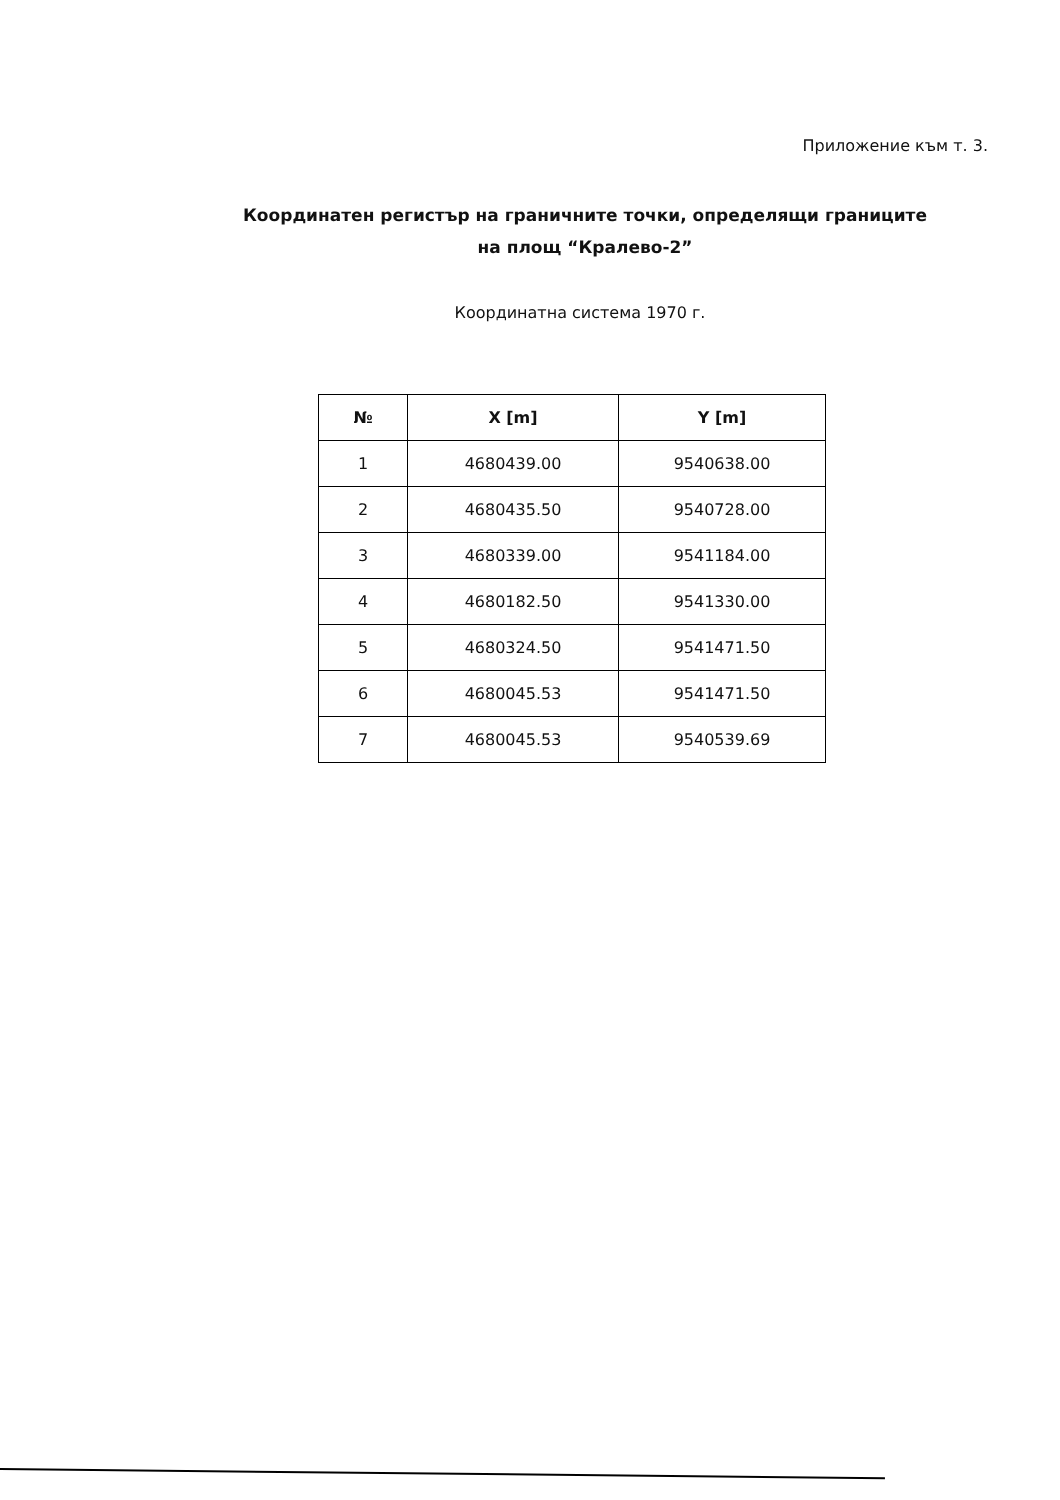Приложение към т. 3.
Координатен регистър на граничните точки, определящи границите
на площ “Кралево-2”
Координатна система 1970 г.
| № | X [m] | Y [m] |
| --- | --- | --- |
| 1 | 4680439.00 | 9540638.00 |
| 2 | 4680435.50 | 9540728.00 |
| 3 | 4680339.00 | 9541184.00 |
| 4 | 4680182.50 | 9541330.00 |
| 5 | 4680324.50 | 9541471.50 |
| 6 | 4680045.53 | 9541471.50 |
| 7 | 4680045.53 | 9540539.69 |